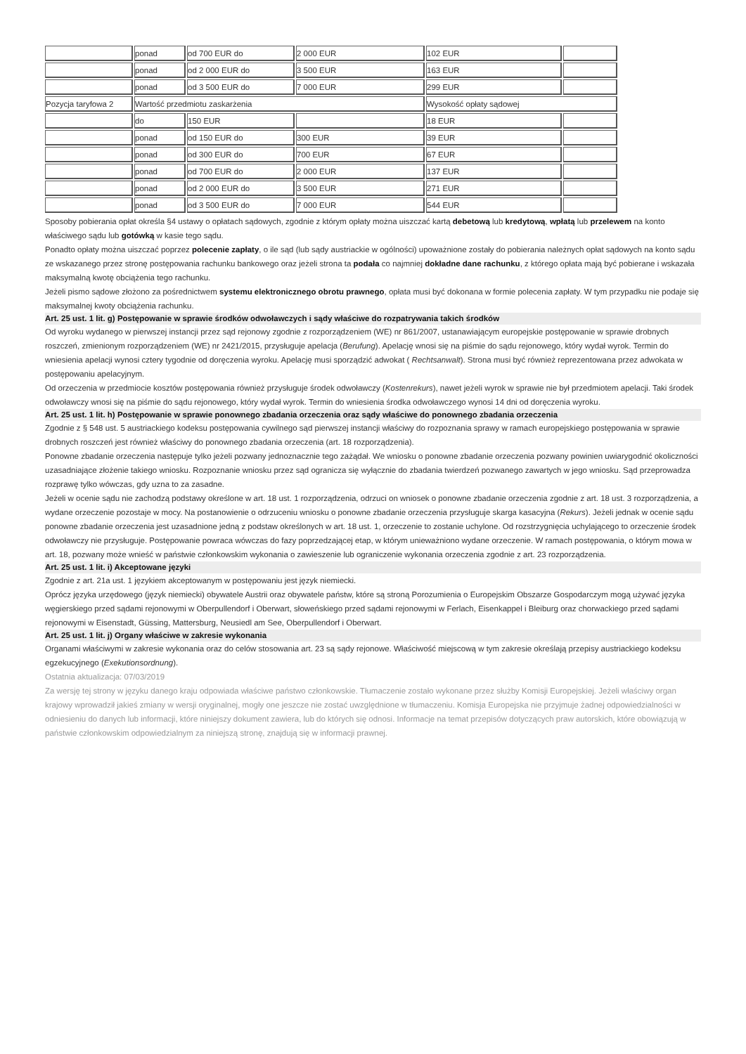| | ponad | od 700 EUR do | 2 000 EUR | 102 EUR | |
| | ponad | od 2 000 EUR do | 3 500 EUR | 163 EUR | |
| | ponad | od 3 500 EUR do | 7 000 EUR | 299 EUR | |
| Pozycja taryfowa 2 | Wartość przedmiotu zaskarżenia | | | Wysokość opłaty sądowej | |
| | do | 150 EUR | | 18 EUR | |
| | ponad | od 150 EUR do | 300 EUR | 39 EUR | |
| | ponad | od 300 EUR do | 700 EUR | 67 EUR | |
| | ponad | od 700 EUR do | 2 000 EUR | 137 EUR | |
| | ponad | od 2 000 EUR do | 3 500 EUR | 271 EUR | |
| | ponad | od 3 500 EUR do | 7 000 EUR | 544 EUR | |
Sposoby pobierania opłat określa §4 ustawy o opłatach sądowych, zgodnie z którym opłaty można uiszczać kartą debetową lub kredytową, wpłatą lub przelewem na konto właściwego sądu lub gotówką w kasie tego sądu.
Ponadto opłaty można uiszczać poprzez polecenie zapłaty, o ile sąd (lub sądy austriackie w ogólności) upoważnione zostały do pobierania należnych opłat sądowych na konto sądu ze wskazanego przez stronę postępowania rachunku bankowego oraz jeżeli strona ta podała co najmniej dokładne dane rachunku, z którego opłata mają być pobierane i wskazała maksymalną kwotę obciążenia tego rachunku.
Jeżeli pismo sądowe złożono za pośrednictwem systemu elektronicznego obrotu prawnego, opłata musi być dokonana w formie polecenia zapłaty. W tym przypadku nie podaje się maksymalnej kwoty obciążenia rachunku.
Art. 25 ust. 1 lit. g) Postępowanie w sprawie środków odwoławczych i sądy właściwe do rozpatrywania takich środków
Od wyroku wydanego w pierwszej instancji przez sąd rejonowy zgodnie z rozporządzeniem (WE) nr 861/2007, ustanawiającym europejskie postępowanie w sprawie drobnych roszczeń, zmienionym rozporządzeniem (WE) nr 2421/2015, przysługuje apelacja (Berufung). Apelację wnosi się na piśmie do sądu rejonowego, który wydał wyrok. Termin do wniesienia apelacji wynosi cztery tygodnie od doręczenia wyroku. Apelację musi sporządzić adwokat ( Rechtsanwalt). Strona musi być również reprezentowana przez adwokata w postępowaniu apelacyjnym.
Od orzeczenia w przedmiocie kosztów postępowania również przysługuje środek odwoławczy (Kostenrekurs), nawet jeżeli wyrok w sprawie nie był przedmiotem apelacji. Taki środek odwoławczy wnosi się na piśmie do sądu rejonowego, który wydał wyrok. Termin do wniesienia środka odwoławczego wynosi 14 dni od doręczenia wyroku.
Art. 25 ust. 1 lit. h) Postępowanie w sprawie ponownego zbadania orzeczenia oraz sądy właściwe do ponownego zbadania orzeczenia
Zgodnie z § 548 ust. 5 austriackiego kodeksu postępowania cywilnego sąd pierwszej instancji właściwy do rozpoznania sprawy w ramach europejskiego postępowania w sprawie drobnych roszczeń jest również właściwy do ponownego zbadania orzeczenia (art. 18 rozporządzenia).
Ponowne zbadanie orzeczenia następuje tylko jeżeli pozwany jednoznacznie tego zażądał. We wniosku o ponowne zbadanie orzeczenia pozwany powinien uwiarygodnić okoliczności uzasadniające złożenie takiego wniosku. Rozpoznanie wniosku przez sąd ogranicza się wyłącznie do zbadania twierdzeń pozwanego zawartych w jego wniosku. Sąd przeprowadza rozprawę tylko wówczas, gdy uzna to za zasadne.
Jeżeli w ocenie sądu nie zachodzą podstawy określone w art. 18 ust. 1 rozporządzenia, odrzuci on wniosek o ponowne zbadanie orzeczenia zgodnie z art. 18 ust. 3 rozporządzenia, a wydane orzeczenie pozostaje w mocy. Na postanowienie o odrzuceniu wniosku o ponowne zbadanie orzeczenia przysługuje skarga kasacyjna (Rekurs). Jeżeli jednak w ocenie sądu ponowne zbadanie orzeczenia jest uzasadnione jedną z podstaw określonych w art. 18 ust. 1, orzeczenie to zostanie uchylone. Od rozstrzygnięcia uchylającego to orzeczenie środek odwoławczy nie przysługuje. Postępowanie powraca wówczas do fazy poprzedzającej etap, w którym unieważniono wydane orzeczenie. W ramach postępowania, o którym mowa w art. 18, pozwany może wnieść w państwie członkowskim wykonania o zawieszenie lub ograniczenie wykonania orzeczenia zgodnie z art. 23 rozporządzenia.
Art. 25 ust. 1 lit. i) Akceptowane języki
Zgodnie z art. 21a ust. 1 językiem akceptowanym w postępowaniu jest język niemiecki.
Oprócz języka urzędowego (język niemiecki) obywatele Austrii oraz obywatele państw, które są stroną Porozumienia o Europejskim Obszarze Gospodarczym mogą używać języka węgierskiego przed sądami rejonowymi w Oberpullendorf i Oberwart, słoweńskiego przed sądami rejonowymi w Ferlach, Eisenkappel i Bleiburg oraz chorwackiego przed sądami rejonowymi w Eisenstadt, Güssing, Mattersburg, Neusiedl am See, Oberpullendorf i Oberwart.
Art. 25 ust. 1 lit. j) Organy właściwe w zakresie wykonania
Organami właściwymi w zakresie wykonania oraz do celów stosowania art. 23 są sądy rejonowe. Właściwość miejscową w tym zakresie określają przepisy austriackiego kodeksu egzekucyjnego (Exekutionsordnung).
Ostatnia aktualizacja: 07/03/2019
Za wersję tej strony w języku danego kraju odpowiada właściwe państwo członkowskie. Tłumaczenie zostało wykonane przez służby Komisji Europejskiej. Jeżeli właściwy organ krajowy wprowadził jakieś zmiany w wersji oryginalnej, mogły one jeszcze nie zostać uwzględnione w tłumaczeniu. Komisja Europejska nie przyjmuje żadnej odpowiedzialności w odniesieniu do danych lub informacji, które niniejszy dokument zawiera, lub do których się odnosi. Informacje na temat przepisów dotyczących praw autorskich, które obowiązują w państwie członkowskim odpowiedzialnym za niniejszą stronę, znajdują się w informacji prawnej.